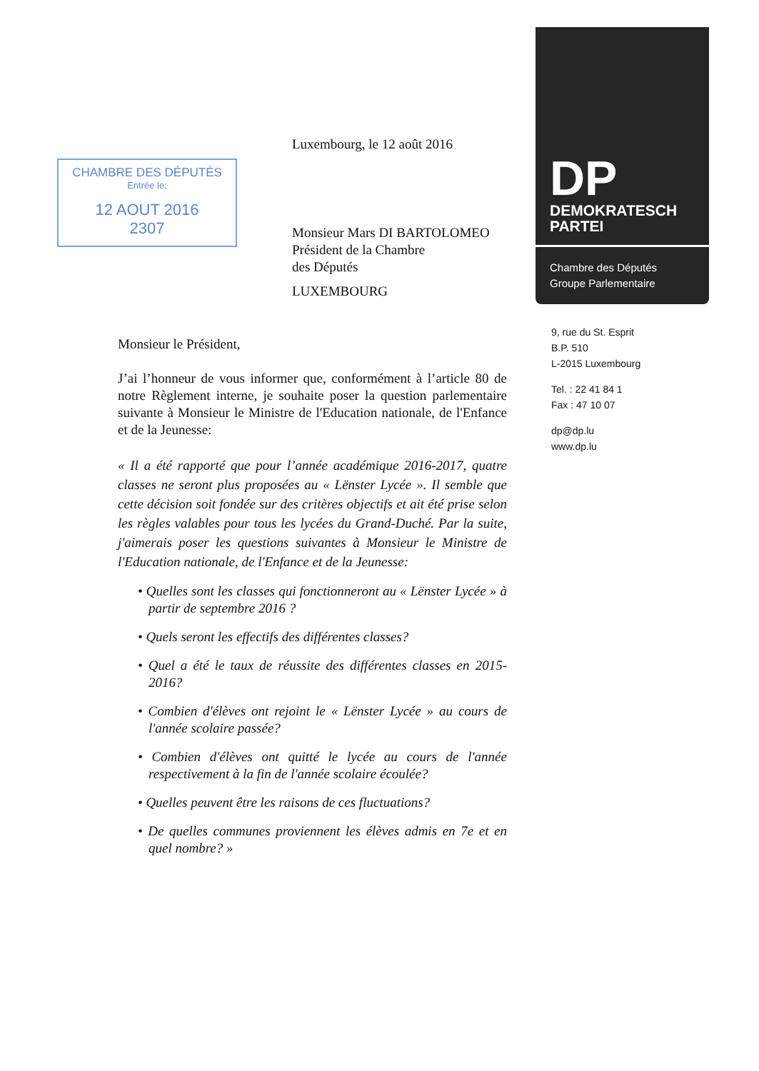CHAMBRE DES DÉPUTÉS
Entrée le:
12 AOUT 2016
2307
Luxembourg, le 12 août 2016
Monsieur Mars DI BARTOLOMEO
Président de la Chambre
des Députés
LUXEMBOURG
Monsieur le Président,
J’ai l’honneur de vous informer que, conformément à l’article 80 de notre Règlement interne, je souhaite poser la question parlementaire suivante à Monsieur le Ministre de l'Education nationale, de l'Enfance et de la Jeunesse:
« Il a été rapporté que pour l’année académique 2016-2017, quatre classes ne seront plus proposées au « Lënster Lycée ». Il semble que cette décision soit fondée sur des critères objectifs et ait été prise selon les règles valables pour tous les lycées du Grand-Duché. Par la suite, j'aimerais poser les questions suivantes à Monsieur le Ministre de l'Education nationale, de l'Enfance et de la Jeunesse:
• Quelles sont les classes qui fonctionneront au « Lënster Lycée » à partir de septembre 2016 ?
• Quels seront les effectifs des différentes classes?
• Quel a été le taux de réussite des différentes classes en 2015-2016?
• Combien d'élèves ont rejoint le « Lënster Lycée » au cours de l'année scolaire passée?
• Combien d'élèves ont quitté le lycée au cours de l'année respectivement à la fin de l'année scolaire écoulée?
• Quelles peuvent être les raisons de ces fluctuations?
• De quelles communes proviennent les élèves admis en 7e et en quel nombre? »
DP
DEMOKRATESCH
PARTEI
Chambre des Députés
Groupe Parlementaire
9, rue du St. Esprit
B.P. 510
L-2015 Luxembourg
Tel. : 22 41 84 1
Fax : 47 10 07
dp@dp.lu
www.dp.lu